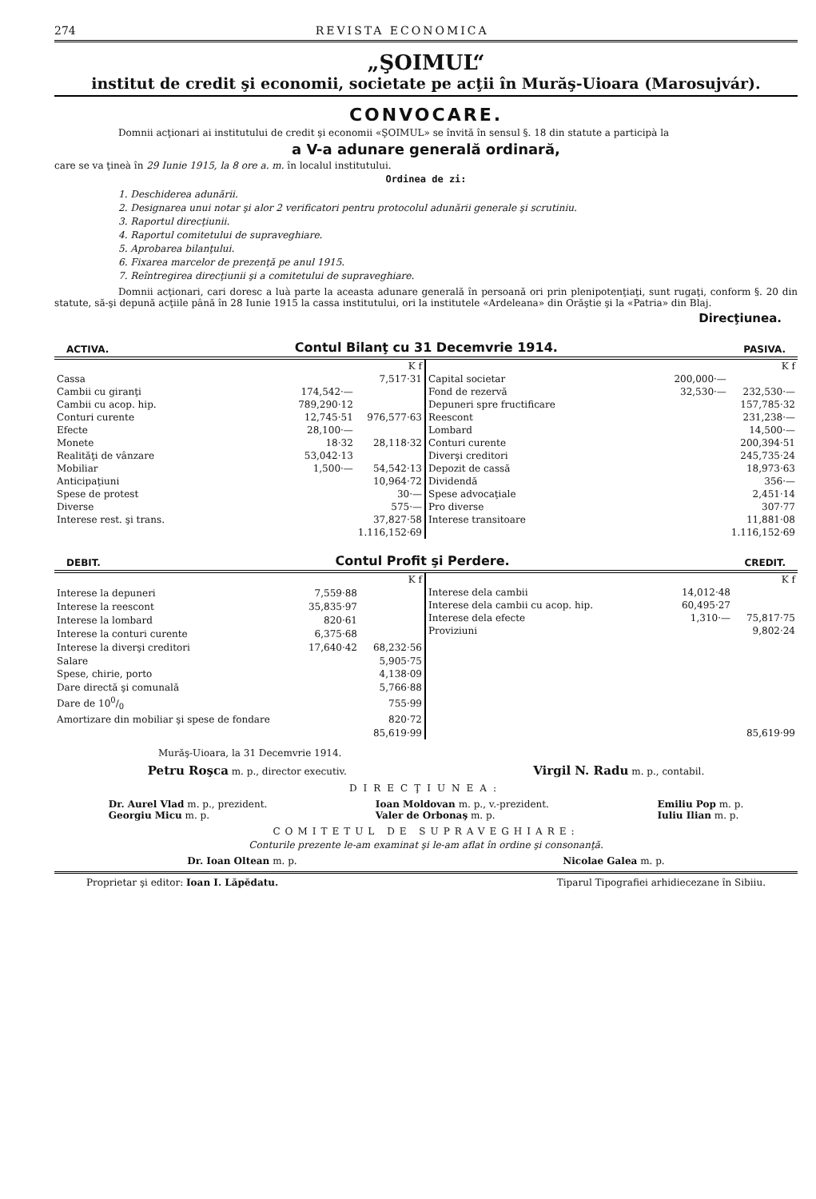274 REVISTA ECONOMICA
„ŞOIMUL“
institut de credit şi economii, societate pe acţii în Murăş-Uioara (Marosujvár).
CONVOCARE.
Domnii acţionari ai institutului de credit şi economii «ŞOIMUL» se învită în sensul §. 18 din statute a participà la
a V-a adunare generală ordinară,
care se va ţineà în 29 Iunie 1915, la 8 ore a. m. în localul institutului.
Ordinea de zi:
1. Deschiderea adunării.
2. Designarea unui notar şi alor 2 verificatori pentru protocolul adunării generale şi scrutiniu.
3. Raportul direcţiunii.
4. Raportul comitetului de supraveghiare.
5. Aprobarea bilanţului.
6. Fixarea marcelor de prezenţă pe anul 1915.
7. Reîntregirea direcţiunii şi a comitetului de supraveghiare.
Domnii acţionari, cari doresc a luà parte la aceasta adunare generală în persoană ori prin plenipotenţiaţi, sunt rugaţi, conform §. 20 din statute, să-şi depună acţiile până în 28 Iunie 1915 la cassa institutului, ori la institutele «Ardeleana» din Orăştie şi la «Patria» din Blaj.
Direcţiunea.
ACTIVA. Contul Bilanţ cu 31 Decemvrie 1914. PASIVA.
| | | K f |
| Cassa | | 7,517·31 |
| Cambii cu giranţi | 174,542·— | |
| Cambii cu acop. hip. | 789,290·12 | |
| Conturi curente | 12,745·51 | 976,577·63 |
| Efecte | 28,100·— | |
| Monete | 18·32 | 28,118·32 |
| Realităţi de vânzare | 53,042·13 | |
| Mobiliar | 1,500·— | 54,542·13 |
| Anticipaţiuni | | 10,964·72 |
| Spese de protest | | 30·— |
| Diverse | | 575·— |
| Interese rest. şi trans. | | 37,827·58 |
| | | 1.116,152·69 |
| | | K f |
| Capital societar | 200,000·— | |
| Fond de rezervă | 32,530·— | 232,530·— |
| Depuneri spre fructificare | | 157,785·32 |
| Reescont | | 231,238·— |
| Lombard | | 14,500·— |
| Conturi curente | | 200,394·51 |
| Diverşi creditori | | 245,735·24 |
| Depozit de cassă | | 18,973·63 |
| Dividendă | | 356·— |
| Spese advocaţiale | | 2,451·14 |
| Pro diverse | | 307·77 |
| Interese transitoare | | 11,881·08 |
| | | 1.116,152·69 |
DEBIT. Contul Profit şi Perdere. CREDIT.
| | | K f |
| Interese la depuneri | 7,559·88 | |
| Interese la reescont | 35,835·97 | |
| Interese la lombard | 820·61 | |
| Interese la conturi curente | 6,375·68 | |
| Interese la diverşi creditori | 17,640·42 | 68,232·56 |
| Salare | | 5,905·75 |
| Spese, chirie, porto | | 4,138·09 |
| Dare directă şi comunală | | 5,766·88 |
| Dare de 100/0 | | 755·99 |
| Amortizare din mobiliar şi spese de fondare | | 820·72 |
| | | 85,619·99 |
| | | K f |
| Interese dela cambii | 14,012·48 | |
| Interese dela cambii cu acop. hip. | 60,495·27 | |
| Interese dela efecte | 1,310·— | 75,817·75 |
| Proviziuni | | 9,802·24 |
| | | 85,619·99 |
Murăş-Uioara, la 31 Decemvrie 1914.
Petru Roşca m. p., director executiv. Virgil N. Radu m. p., contabil.
DIRECŢIUNEA:
Dr. Aurel Vlad m. p., prezident.
Georgiu Micu m. p. Ioan Moldovan m. p., v.-prezident.
Valer de Orbonaş m. p. Emiliu Pop m. p.
Iuliu Ilian m. p.
COMITETUL DE SUPRAVEGHIARE:
Conturile prezente le-am examinat şi le-am aflat în ordine şi consonanţă.
Dr. Ioan Oltean m. p. Nicolae Galea m. p.
Proprietar şi editor: Ioan I. Lăpĕdatu. Tiparul Tipografiei arhidiecezane în Sibiiu.